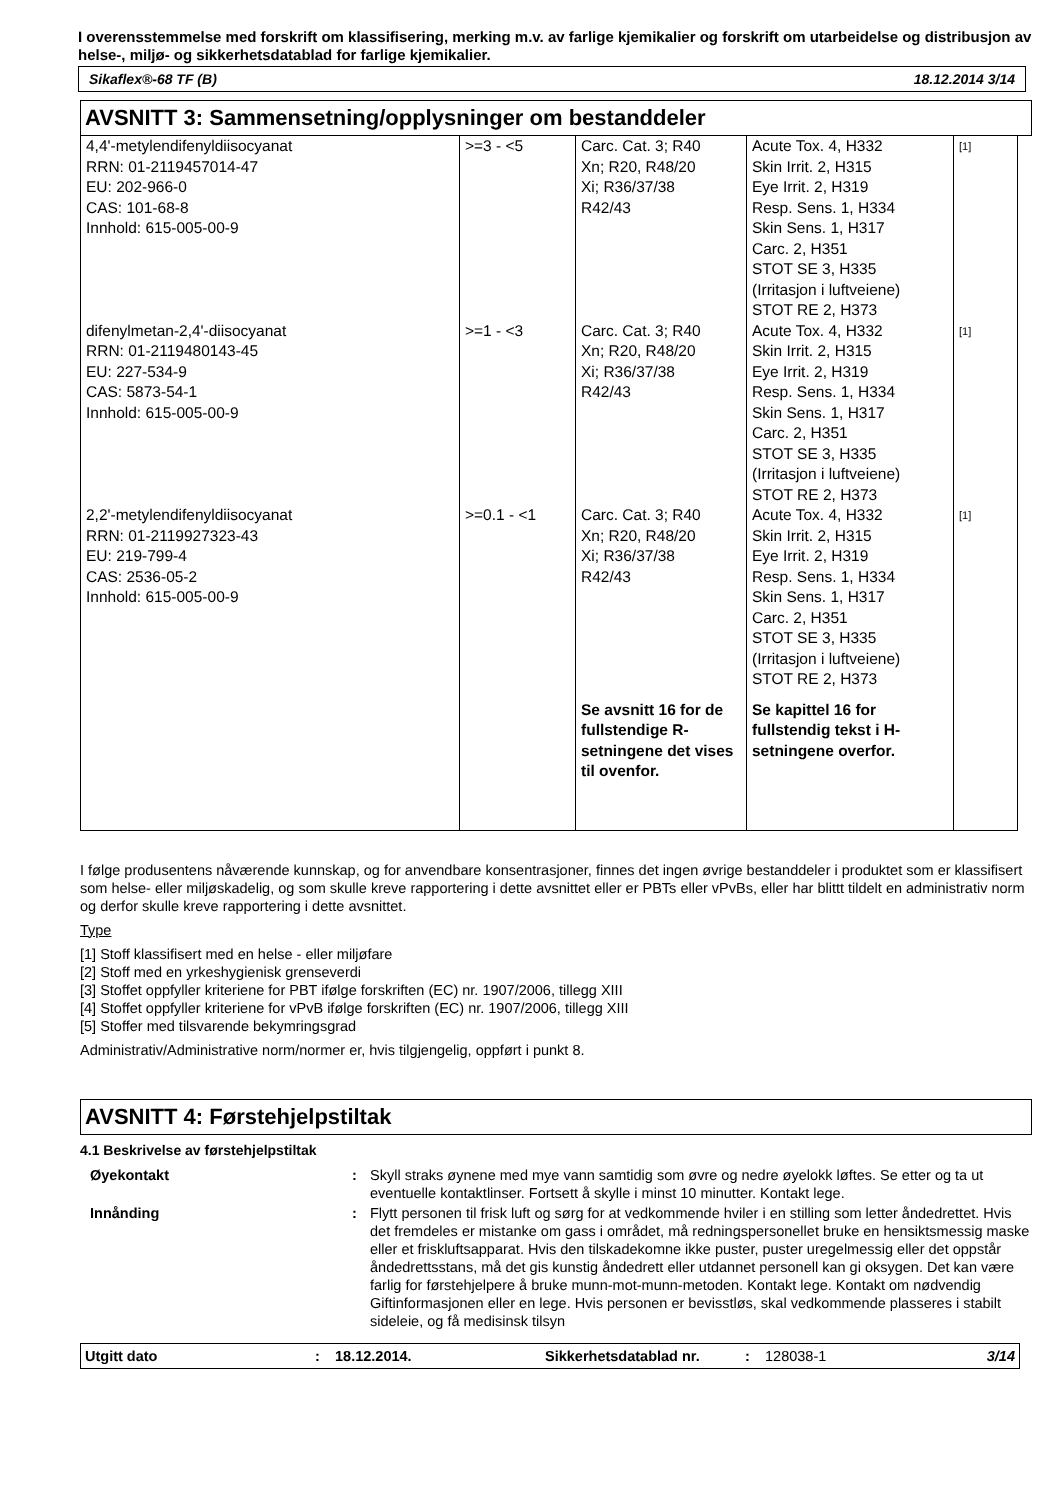I overensstemmelse med forskrift om klassifisering, merking m.v. av farlige kjemikalier og forskrift om utarbeidelse og distribusjon av helse-, miljø- og sikkerhetsdatablad for farlige kjemikalier.
Sikaflex®-68 TF (B) 18.12.2014 3/14
AVSNITT 3: Sammensetning/opplysninger om bestanddeler
| 4,4'-metylendifenyldiisocyanat RRN: 01-2119457014-47 EU: 202-966-0 CAS: 101-68-8 Innhold: 615-005-00-9 | >=3 - <5 | Carc. Cat. 3; R40 Xn; R20, R48/20 Xi; R36/37/38 R42/43 | Acute Tox. 4, H332 Skin Irrit. 2, H315 Eye Irrit. 2, H319 Resp. Sens. 1, H334 Skin Sens. 1, H317 Carc. 2, H351 STOT SE 3, H335 (Irritasjon i luftveiene) STOT RE 2, H373 | [1] |
| difenylmetan-2,4'-diisocyanat RRN: 01-2119480143-45 EU: 227-534-9 CAS: 5873-54-1 Innhold: 615-005-00-9 | >=1 - <3 | Carc. Cat. 3; R40 Xn; R20, R48/20 Xi; R36/37/38 R42/43 | Acute Tox. 4, H332 Skin Irrit. 2, H315 Eye Irrit. 2, H319 Resp. Sens. 1, H334 Skin Sens. 1, H317 Carc. 2, H351 STOT SE 3, H335 (Irritasjon i luftveiene) STOT RE 2, H373 | [1] |
| 2,2'-metylendifenyldiisocyanat RRN: 01-2119927323-43 EU: 219-799-4 CAS: 2536-05-2 Innhold: 615-005-00-9 | >=0.1 - <1 | Carc. Cat. 3; R40 Xn; R20, R48/20 Xi; R36/37/38 R42/43 | Acute Tox. 4, H332 Skin Irrit. 2, H315 Eye Irrit. 2, H319 Resp. Sens. 1, H334 Skin Sens. 1, H317 Carc. 2, H351 STOT SE 3, H335 (Irritasjon i luftveiene) STOT RE 2, H373 | [1] |
| | | Se avsnitt 16 for de fullstendige R-setningene det vises til ovenfor. | Se kapittel 16 for fullstendig tekst i H-setningene overfor. | |
I følge produsentens nåværende kunnskap, og for anvendbare konsentrasjoner, finnes det ingen øvrige bestanddeler i produktet som er klassifisert som helse- eller miljøskadelig, og som skulle kreve rapportering i dette avsnittet eller er PBTs eller vPvBs, eller har blittt tildelt en administrativ norm og derfor skulle kreve rapportering i dette avsnittet.
Type
[1] Stoff klassifisert med en helse - eller miljøfare
[2] Stoff med en yrkeshygienisk grenseverdi
[3] Stoffet oppfyller kriteriene for PBT ifølge forskriften (EC) nr. 1907/2006, tillegg XIII
[4] Stoffet oppfyller kriteriene for vPvB ifølge forskriften (EC) nr. 1907/2006, tillegg XIII
[5] Stoffer med tilsvarende bekymringsgrad
Administrativ/Administrative norm/normer er, hvis tilgjengelig, oppført i punkt 8.
AVSNITT 4: Førstehjelpstiltak
4.1 Beskrivelse av førstehjelpstiltak
| Øyekontakt | : | Skyll straks øynene med mye vann samtidig som øvre og nedre øyelokk løftes. Se etter og ta ut eventuelle kontaktlinser. Fortsett å skylle i minst 10 minutter. Kontakt lege. |
| Innånding | : | Flytt personen til frisk luft og sørg for at vedkommende hviler i en stilling som letter åndedrettet. Hvis det fremdeles er mistanke om gass i området, må redningspersonellet bruke en hensiktsmessig maske eller et friskluftsapparat. Hvis den tilskadekomne ikke puster, puster uregelmessig eller det oppstår åndedrettsstans, må det gis kunstig åndedrett eller utdannet personell kan gi oksygen. Det kan være farlig for førstehjelpere å bruke munn-mot-munn-metoden. Kontakt lege. Kontakt om nødvendig Giftinformasjonen eller en lege. Hvis personen er bevisstløs, skal vedkommende plasseres i stabilt sideleie, og få medisinsk tilsyn |
Utgitt dato: 18.12.2014. Sikkerhetsdatablad nr.: 128038-1 3/14